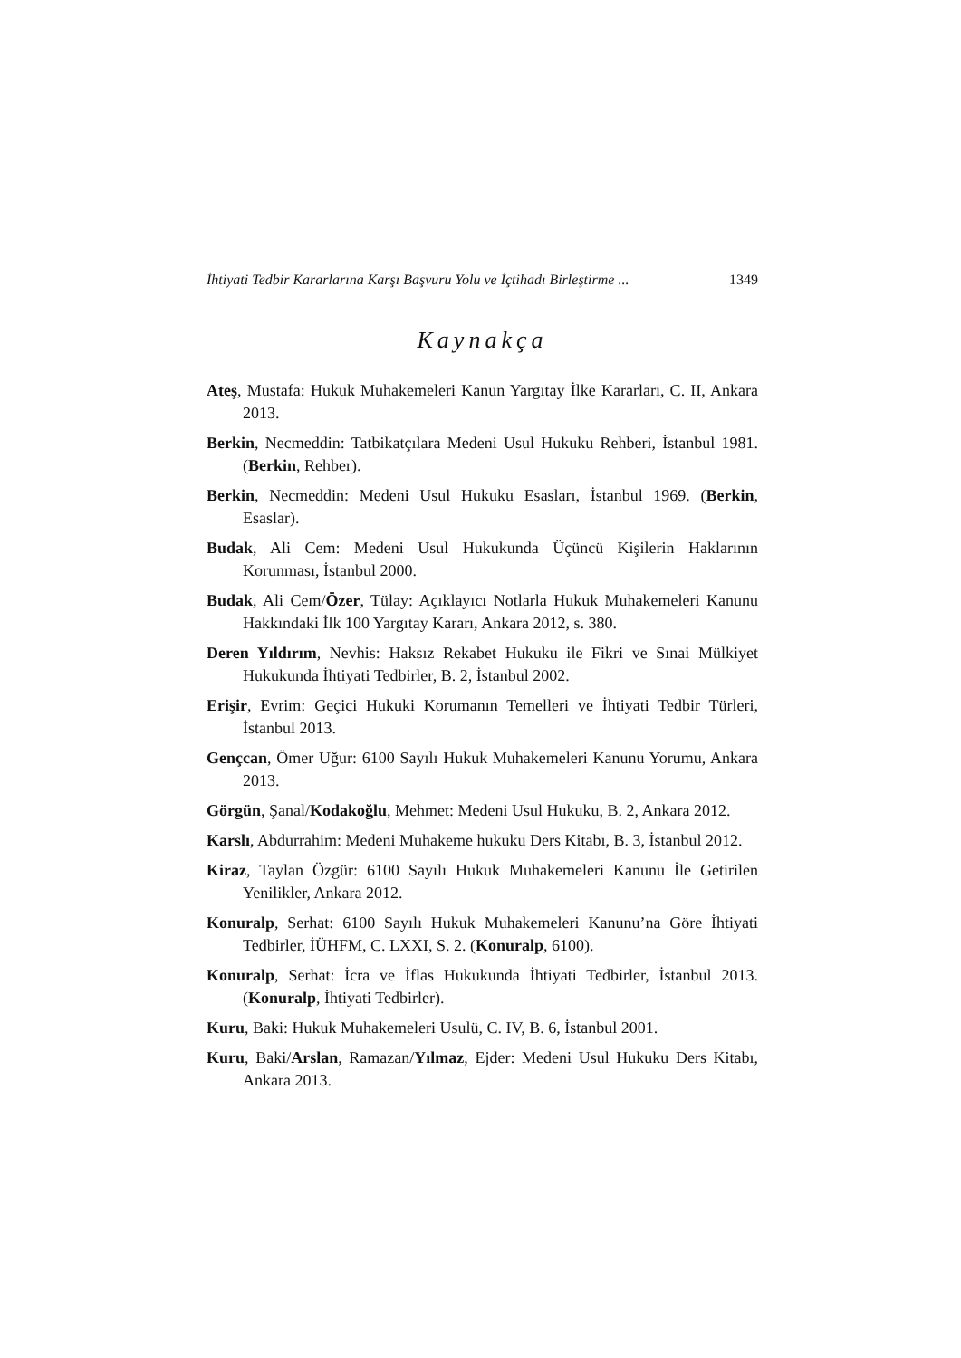İhtiyati Tedbir Kararlarına Karşı Başvuru Yolu ve İçtihadı Birleştirme ... 1349
Kaynakça
Ateş, Mustafa: Hukuk Muhakemeleri Kanun Yargıtay İlke Kararları, C. II, Ankara 2013.
Berkin, Necmeddin: Tatbikatçılara Medeni Usul Hukuku Rehberi, İstanbul 1981. (Berkin, Rehber).
Berkin, Necmeddin: Medeni Usul Hukuku Esasları, İstanbul 1969. (Berkin, Esaslar).
Budak, Ali Cem: Medeni Usul Hukukunda Üçüncü Kişilerin Haklarının Korunması, İstanbul 2000.
Budak, Ali Cem/Özer, Tülay: Açıklayıcı Notlarla Hukuk Muhakemeleri Kanunu Hakkındaki İlk 100 Yargıtay Kararı, Ankara 2012, s. 380.
Deren Yıldırım, Nevhis: Haksız Rekabet Hukuku ile Fikri ve Sınai Mülkiyet Hukukunda İhtiyati Tedbirler, B. 2, İstanbul 2002.
Erişir, Evrim: Geçici Hukuki Korumanın Temelleri ve İhtiyati Tedbir Türleri, İstanbul 2013.
Gençcan, Ömer Uğur: 6100 Sayılı Hukuk Muhakemeleri Kanunu Yorumu, Ankara 2013.
Görgün, Şanal/Kodakoğlu, Mehmet: Medeni Usul Hukuku, B. 2, Ankara 2012.
Karslı, Abdurrahim: Medeni Muhakeme hukuku Ders Kitabı, B. 3, İstanbul 2012.
Kiraz, Taylan Özgür: 6100 Sayılı Hukuk Muhakemeleri Kanunu İle Getirilen Yenilikler, Ankara 2012.
Konuralp, Serhat: 6100 Sayılı Hukuk Muhakemeleri Kanunu’na Göre İhtiyati Tedbirler, İÜHFM, C. LXXI, S. 2. (Konuralp, 6100).
Konuralp, Serhat: İcra ve İflas Hukukunda İhtiyati Tedbirler, İstanbul 2013. (Konuralp, İhtiyati Tedbirler).
Kuru, Baki: Hukuk Muhakemeleri Usulü, C. IV, B. 6, İstanbul 2001.
Kuru, Baki/Arslan, Ramazan/Yılmaz, Ejder: Medeni Usul Hukuku Ders Kitabı, Ankara 2013.